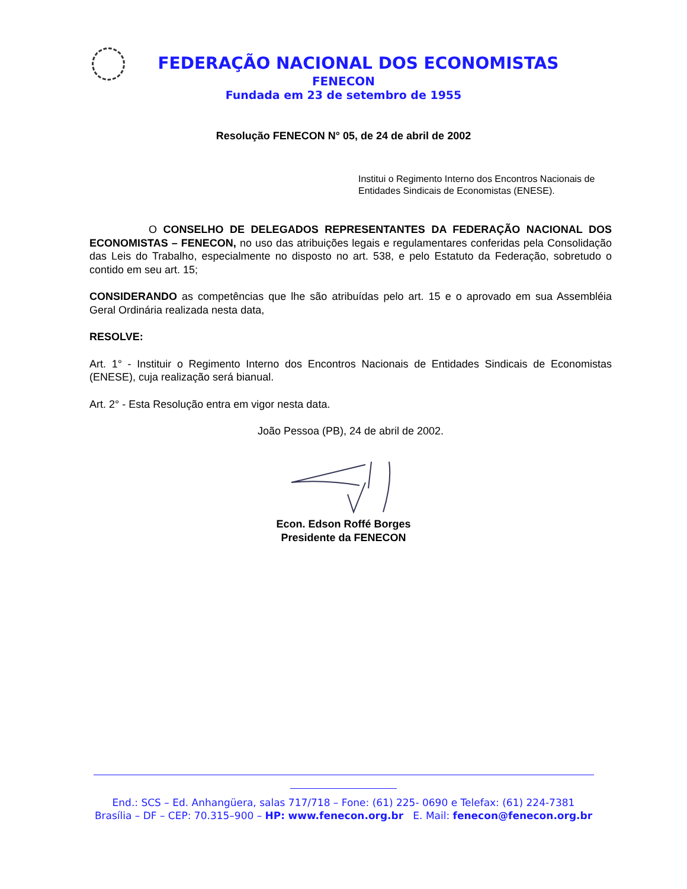FEDERAÇÃO NACIONAL DOS ECONOMISTAS
FENECON
Fundada em 23 de setembro de 1955
Resolução FENECON N° 05, de 24 de abril de 2002
Institui o Regimento Interno dos Encontros Nacionais de Entidades Sindicais de Economistas (ENESE).
O CONSELHO DE DELEGADOS REPRESENTANTES DA FEDERAÇÃO NACIONAL DOS ECONOMISTAS – FENECON, no uso das atribuições legais e regulamentares conferidas pela Consolidação das Leis do Trabalho, especialmente no disposto no art. 538, e pelo Estatuto da Federação, sobretudo o contido em seu art. 15;
CONSIDERANDO as competências que lhe são atribuídas pelo art. 15 e o aprovado em sua Assembléia Geral Ordinária realizada nesta data,
RESOLVE:
Art. 1° - Instituir o Regimento Interno dos Encontros Nacionais de Entidades Sindicais de Economistas (ENESE), cuja realização será bianual.
Art. 2° - Esta Resolução entra em vigor nesta data.
João Pessoa (PB), 24 de abril de 2002.
Econ. Edson Roffé Borges
Presidente da FENECON
End.: SCS – Ed. Anhangüera, salas 717/718 – Fone: (61) 225- 0690 e Telefax: (61) 224-7381
Brasília – DF – CEP: 70.315–900 – HP: www.fenecon.org.br E. Mail: fenecon@fenecon.org.br